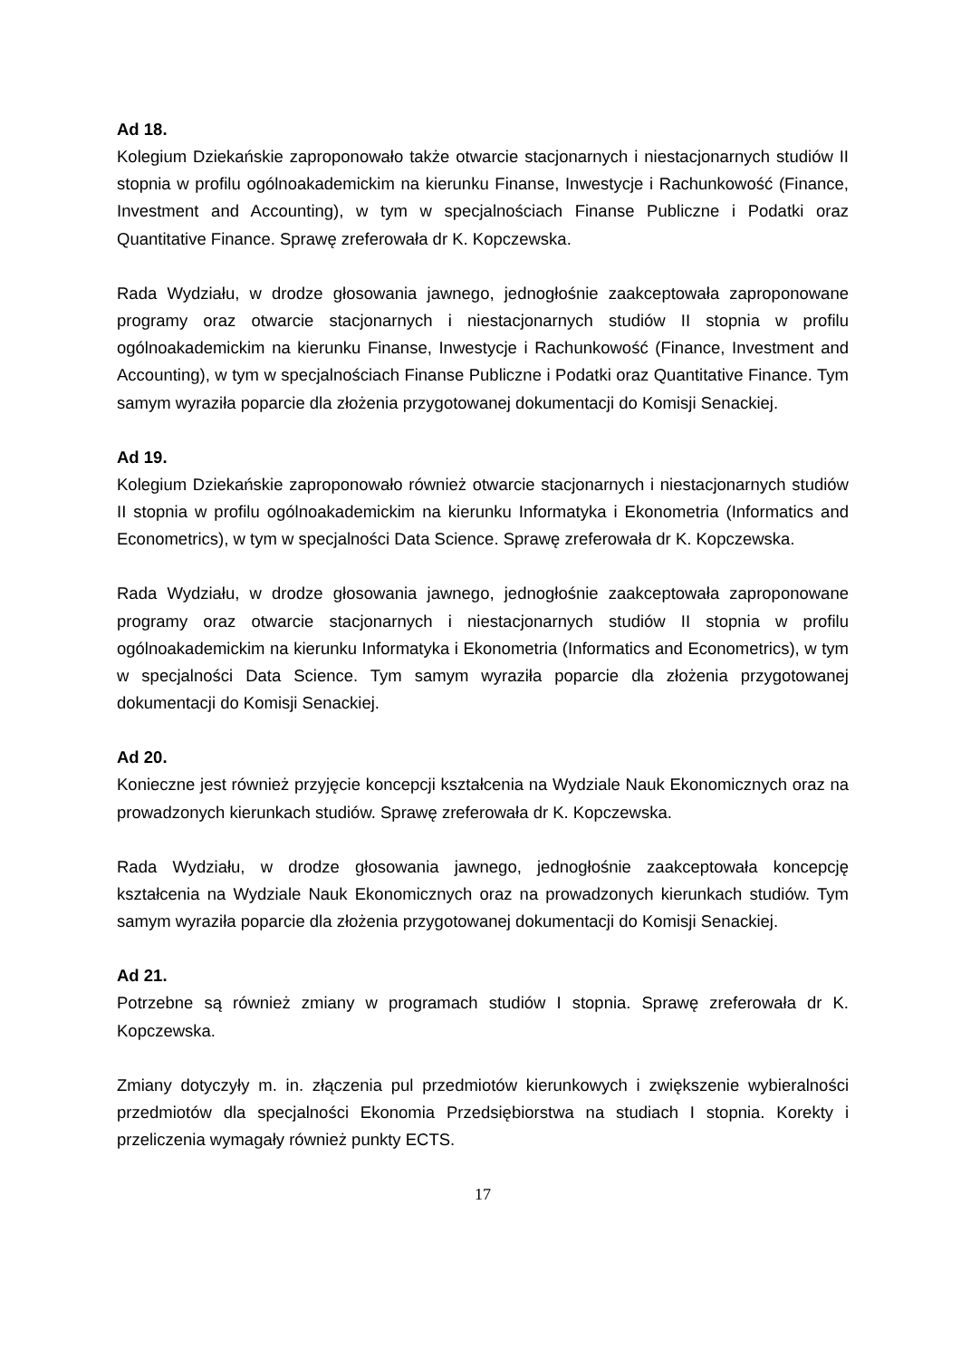Ad 18.
Kolegium Dziekańskie zaproponowało także otwarcie stacjonarnych i niestacjonarnych studiów II stopnia w profilu ogólnoakademickim na kierunku Finanse, Inwestycje i Rachunkowość (Finance, Investment and Accounting), w tym w specjalnościach Finanse Publiczne i Podatki oraz Quantitative Finance. Sprawę zreferowała dr K. Kopczewska.
Rada Wydziału, w drodze głosowania jawnego, jednogłośnie zaakceptowała zaproponowane programy oraz otwarcie stacjonarnych i niestacjonarnych studiów II stopnia w profilu ogólnoakademickim na kierunku Finanse, Inwestycje i Rachunkowość (Finance, Investment and Accounting), w tym w specjalnościach Finanse Publiczne i Podatki oraz Quantitative Finance. Tym samym wyraziła poparcie dla złożenia przygotowanej dokumentacji do Komisji Senackiej.
Ad 19.
Kolegium Dziekańskie zaproponowało również otwarcie stacjonarnych i niestacjonarnych studiów II stopnia w profilu ogólnoakademickim na kierunku Informatyka i Ekonometria (Informatics and Econometrics), w tym w specjalności Data Science. Sprawę zreferowała dr K. Kopczewska.
Rada Wydziału, w drodze głosowania jawnego, jednogłośnie zaakceptowała zaproponowane programy oraz otwarcie stacjonarnych i niestacjonarnych studiów II stopnia w profilu ogólnoakademickim na kierunku Informatyka i Ekonometria (Informatics and Econometrics), w tym w specjalności Data Science. Tym samym wyraziła poparcie dla złożenia przygotowanej dokumentacji do Komisji Senackiej.
Ad 20.
Konieczne jest również przyjęcie koncepcji kształcenia na Wydziale Nauk Ekonomicznych oraz na prowadzonych kierunkach studiów. Sprawę zreferowała dr K. Kopczewska.
Rada Wydziału, w drodze głosowania jawnego, jednogłośnie zaakceptowała koncepcję kształcenia na Wydziale Nauk Ekonomicznych oraz na prowadzonych kierunkach studiów. Tym samym wyraziła poparcie dla złożenia przygotowanej dokumentacji do Komisji Senackiej.
Ad 21.
Potrzebne są również zmiany w programach studiów I stopnia. Sprawę zreferowała dr K. Kopczewska.
Zmiany dotyczyły m. in. złączenia pul przedmiotów kierunkowych i zwiększenie wybieralności przedmiotów dla specjalności Ekonomia Przedsiębiorstwa na studiach I stopnia. Korekty i przeliczenia wymagały również punkty ECTS.
17